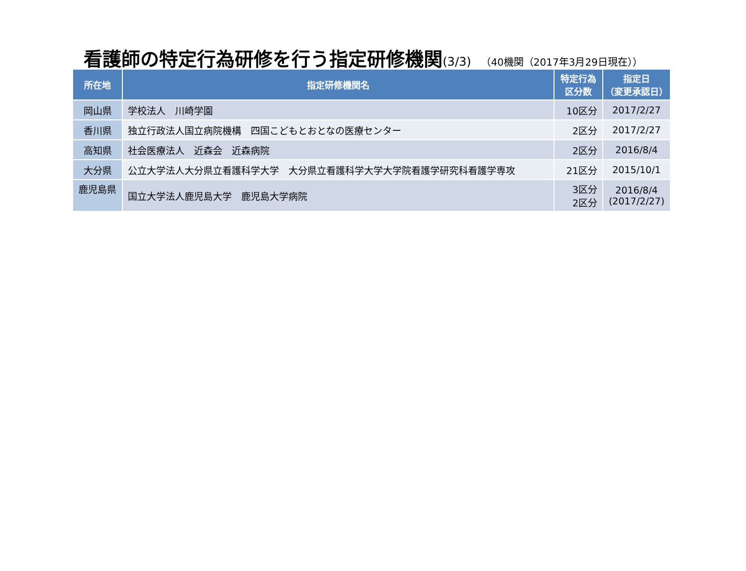看護師の特定行為研修を行う指定研修機関(3/3) （40機関（2017年3月29日現在））
| 所在地 | 指定研修機関名 | 特定行為 区分数 | 指定日 （変更承認日） |
| --- | --- | --- | --- |
| 岡山県 | 学校法人 川崎学園 | 10区分 | 2017/2/27 |
| 香川県 | 独立行政法人国立病院機構 四国こどもとおとなの医療センター | 2区分 | 2017/2/27 |
| 高知県 | 社会医療法人 近森会 近森病院 | 2区分 | 2016/8/4 |
| 大分県 | 公立大学法人大分県立看護科学大学 大分県立看護科学大学大学院看護学研究科看護学専攻 | 21区分 | 2015/10/1 |
| 鹿児島県 | 国立大学法人鹿児島大学 鹿児島大学病院 | 3区分 2区分 | 2016/8/4 (2017/2/27) |